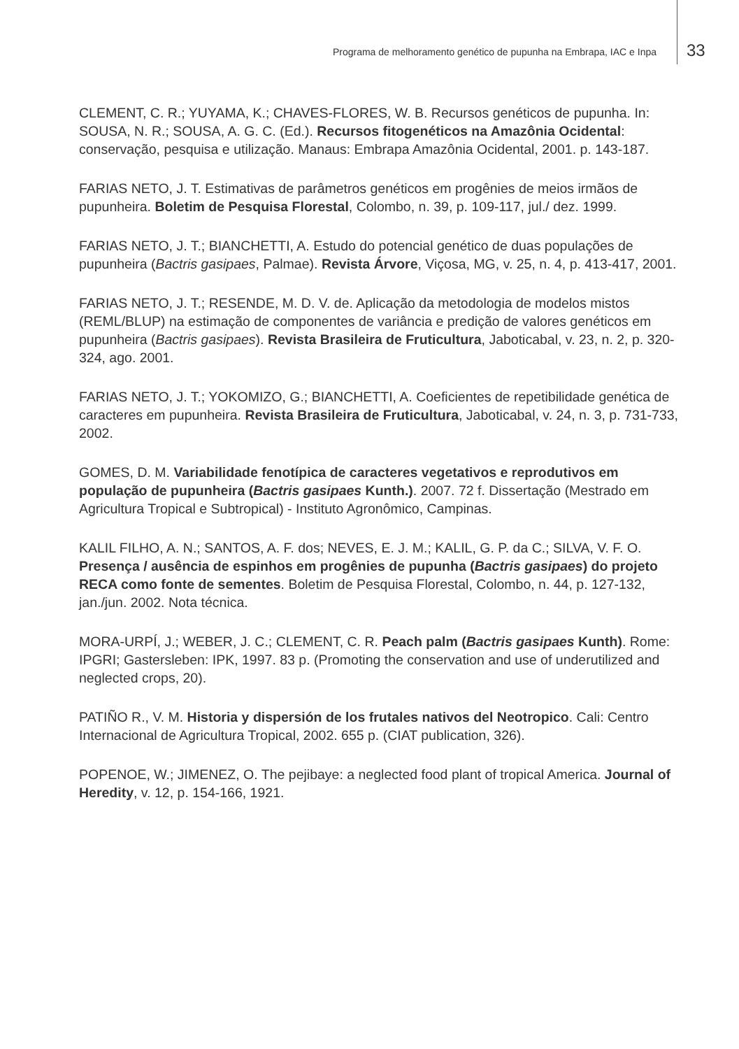Programa de melhoramento genético de pupunha na Embrapa, IAC e Inpa 33
CLEMENT, C. R.; YUYAMA, K.; CHAVES-FLORES, W. B. Recursos genéticos de pupunha. In: SOUSA, N. R.; SOUSA, A. G. C. (Ed.). Recursos fitogenéticos na Amazônia Ocidental: conservação, pesquisa e utilização. Manaus: Embrapa Amazônia Ocidental, 2001. p. 143-187.
FARIAS NETO, J. T. Estimativas de parâmetros genéticos em progênies de meios irmãos de pupunheira. Boletim de Pesquisa Florestal, Colombo, n. 39, p. 109-117, jul./ dez. 1999.
FARIAS NETO, J. T.; BIANCHETTI, A. Estudo do potencial genético de duas populações de pupunheira (Bactris gasipaes, Palmae). Revista Árvore, Viçosa, MG, v. 25, n. 4, p. 413-417, 2001.
FARIAS NETO, J. T.; RESENDE, M. D. V. de. Aplicação da metodologia de modelos mistos (REML/BLUP) na estimação de componentes de variância e predição de valores genéticos em pupunheira (Bactris gasipaes). Revista Brasileira de Fruticultura, Jaboticabal, v. 23, n. 2, p. 320-324, ago. 2001.
FARIAS NETO, J. T.; YOKOMIZO, G.; BIANCHETTI, A. Coeficientes de repetibilidade genética de caracteres em pupunheira. Revista Brasileira de Fruticultura, Jaboticabal, v. 24, n. 3, p. 731-733, 2002.
GOMES, D. M. Variabilidade fenotípica de caracteres vegetativos e reprodutivos em população de pupunheira (Bactris gasipaes Kunth.). 2007. 72 f. Dissertação (Mestrado em Agricultura Tropical e Subtropical) - Instituto Agronômico, Campinas.
KALIL FILHO, A. N.; SANTOS, A. F. dos; NEVES, E. J. M.; KALIL, G. P. da C.; SILVA, V. F. O. Presença / ausência de espinhos em progênies de pupunha (Bactris gasipaes) do projeto RECA como fonte de sementes. Boletim de Pesquisa Florestal, Colombo, n. 44, p. 127-132, jan./jun. 2002. Nota técnica.
MORA-URPÍ, J.; WEBER, J. C.; CLEMENT, C. R. Peach palm (Bactris gasipaes Kunth). Rome: IPGRI; Gastersleben: IPK, 1997. 83 p. (Promoting the conservation and use of underutilized and neglected crops, 20).
PATIÑO R., V. M. Historia y dispersión de los frutales nativos del Neotropico. Cali: Centro Internacional de Agricultura Tropical, 2002. 655 p. (CIAT publication, 326).
POPENOE, W.; JIMENEZ, O. The pejibaye: a neglected food plant of tropical America. Journal of Heredity, v. 12, p. 154-166, 1921.